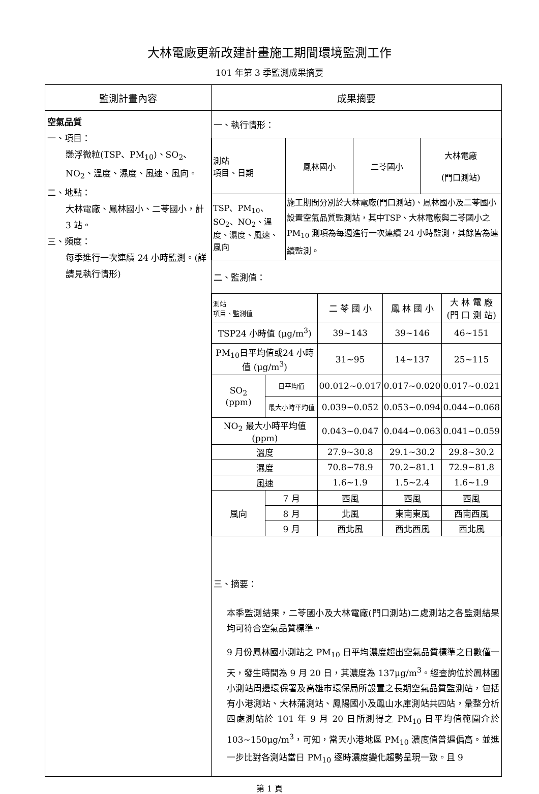大林電廠更新改建計畫施工期間環境監測工作
101 年第 3 季監測成果摘要
| 監測計畫內容 | 成果摘要 |
| --- | --- |
| 空氣品質 一、項目： 懸浮微粒(TSP、PM<sub>10</sub>)、SO<sub>2</sub>、NO<sub>2</sub>、溫度、濕度、風速、風向。 二、地點： 大林電廠、鳳林國小、二苓國小，計 3 站。 三、頻度： 每季進行一次連續 24 小時監測。(詳請見執行情形) | 一、執行情形： / 測站 項目、日期 / 鳳林國小 / 二苓國小 / 大林電廠 (門口測站) / / TSP、PM<sub>10</sub>、SO<sub>2</sub>、NO<sub>2</sub>、溫度、濕度、風速、風向 / 施工期間分別於大林電廠(門口測站)、鳳林國小及二苓國小設置空氣品質監測站，其中TSP、大林電廠與二苓國小之 PM<sub>10</sub> 測項為每週進行一次連續 24 小時監測，其餘皆為連續監測。 / / / 二、監測值： / 測站 項目、監測值 / / 二 苓 國 小 / 鳳 林 國 小 / 大 林 電 廠 (門 口 測 站) / / TSP24 小時值 (μg/m<sup>3</sup>) / / 39~143 / 39~146 / 46~151 / / PM<sub>10</sub>日平均值或24 小時值 (μg/m<sup>3</sup>) / / 31~95 / 14~137 / 25~115 / / SO<sub>2</sub> (ppm) / 日平均值 / 00.012~0.017 / 0.017~0.020 / 0.017~0.021 / / / 最大小時平均值 / 0.039~0.052 / 0.053~0.094 / 0.044~0.068 / / NO<sub>2</sub> 最大小時平均值(ppm) / / 0.043~0.047 / 0.044~0.063 / 0.041~0.059 / / 溫度 / / 27.9~30.8 / 29.1~30.2 / 29.8~30.2 / / 濕度 / / 70.8~78.9 / 70.2~81.1 / 72.9~81.8 / / 風速 / / 1.6~1.9 / 1.5~2.4 / 1.6~1.9 / / 風向 / 7 月 / 西風 / 西風 / 西風 / / / 8 月 / 北風 / 東南東風 / 西南西風 / / / 9 月 / 西北風 / 西北西風 / 西北風 / 三、摘要： 本季監測結果，二苓國小及大林電廠(門口測站)二處測站之各監測結果均可符合空氣品質標準。 9 月份鳳林國小測站之 PM<sub>10</sub> 日平均濃度超出空氣品質標準之日數僅一天，發生時間為 9 月 20 日，其濃度為 137μg/m<sup>3</sup>。經查詢位於鳳林國小測站周邊環保署及高雄市環保局所設置之長期空氣品質監測站，包括有小港測站、大林蒲測站、鳳陽國小及鳳山水庫測站共四站，彙整分析四處測站於 101 年 9 月 20 日所測得之 PM<sub>10</sub> 日平均值範圍介於 103~150μg/m<sup>3</sup>，可知，當天小港地區 PM<sub>10</sub> 濃度值普遍偏高。並進一步比對各測站當日 PM<sub>10</sub> 逐時濃度變化趨勢呈現一致。且 9 |
第 1 頁